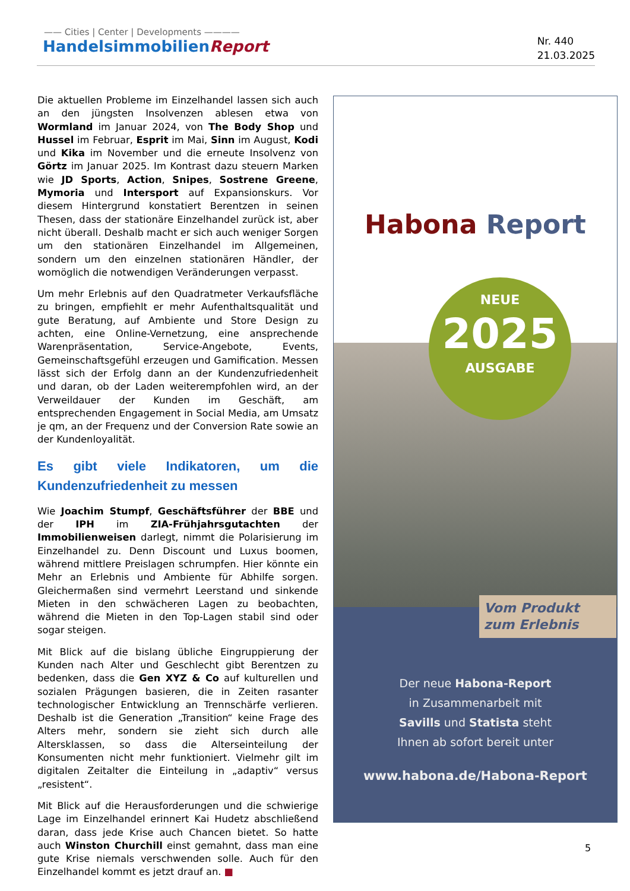—— Cities | Center | Developments ————
HandelsimmobilienReport
Nr. 440
21.03.2025
Die aktuellen Probleme im Einzelhandel lassen sich auch an den jüngsten Insolvenzen ablesen etwa von Wormland im Januar 2024, von The Body Shop und Hussel im Februar, Esprit im Mai, Sinn im August, Kodi und Kika im November und die erneute Insolvenz von Görtz im Januar 2025. Im Kontrast dazu steuern Marken wie JD Sports, Action, Snipes, Sostrene Greene, Mymoria und Intersport auf Expansionskurs. Vor diesem Hintergrund konstatiert Berentzen in seinen Thesen, dass der stationäre Einzelhandel zurück ist, aber nicht überall. Deshalb macht er sich auch weniger Sorgen um den stationären Einzelhandel im Allgemeinen, sondern um den einzelnen stationären Händler, der womöglich die notwendigen Veränderungen verpasst.
Um mehr Erlebnis auf den Quadratmeter Verkaufsfläche zu bringen, empfiehlt er mehr Aufenthaltsqualität und gute Beratung, auf Ambiente und Store Design zu achten, eine Online-Vernetzung, eine ansprechende Warenpräsentation, Service-Angebote, Events, Gemeinschaftsgefühl erzeugen und Gamification. Messen lässt sich der Erfolg dann an der Kundenzufriedenheit und daran, ob der Laden weiterempfohlen wird, an der Verweildauer der Kunden im Geschäft, am entsprechenden Engagement in Social Media, am Umsatz je qm, an der Frequenz und der Conversion Rate sowie an der Kundenloyalität.
Es gibt viele Indikatoren, um die Kundenzufriedenheit zu messen
Wie Joachim Stumpf, Geschäftsführer der BBE und der IPH im ZIA-Frühjahrsgutachten der Immobilienweisen darlegt, nimmt die Polarisierung im Einzelhandel zu. Denn Discount und Luxus boomen, während mittlere Preislagen schrumpfen. Hier könnte ein Mehr an Erlebnis und Ambiente für Abhilfe sorgen. Gleichermaßen sind vermehrt Leerstand und sinkende Mieten in den schwächeren Lagen zu beobachten, während die Mieten in den Top-Lagen stabil sind oder sogar steigen.
Mit Blick auf die bislang übliche Eingruppierung der Kunden nach Alter und Geschlecht gibt Berentzen zu bedenken, dass die Gen XYZ & Co auf kulturellen und sozialen Prägungen basieren, die in Zeiten rasanter technologischer Entwicklung an Trennschärfe verlieren. Deshalb ist die Generation „Transition“ keine Frage des Alters mehr, sondern sie zieht sich durch alle Altersklassen, so dass die Alterseinteilung der Konsumenten nicht mehr funktioniert. Vielmehr gilt im digitalen Zeitalter die Einteilung in „adaptiv“ versus „resistent“.
Mit Blick auf die Herausforderungen und die schwierige Lage im Einzelhandel erinnert Kai Hudetz abschließend daran, dass jede Krise auch Chancen bietet. So hatte auch Winston Churchill einst gemahnt, dass man eine gute Krise niemals verschwenden solle. Auch für den Einzelhandel kommt es jetzt drauf an. ■
Habona Report
NEUE
2025
AUSGABE
Vom Produkt
zum Erlebnis
Der neue Habona-Report
in Zusammenarbeit mit
Savills und Statista steht
Ihnen ab sofort bereit unter
www.habona.de/Habona-Report
5